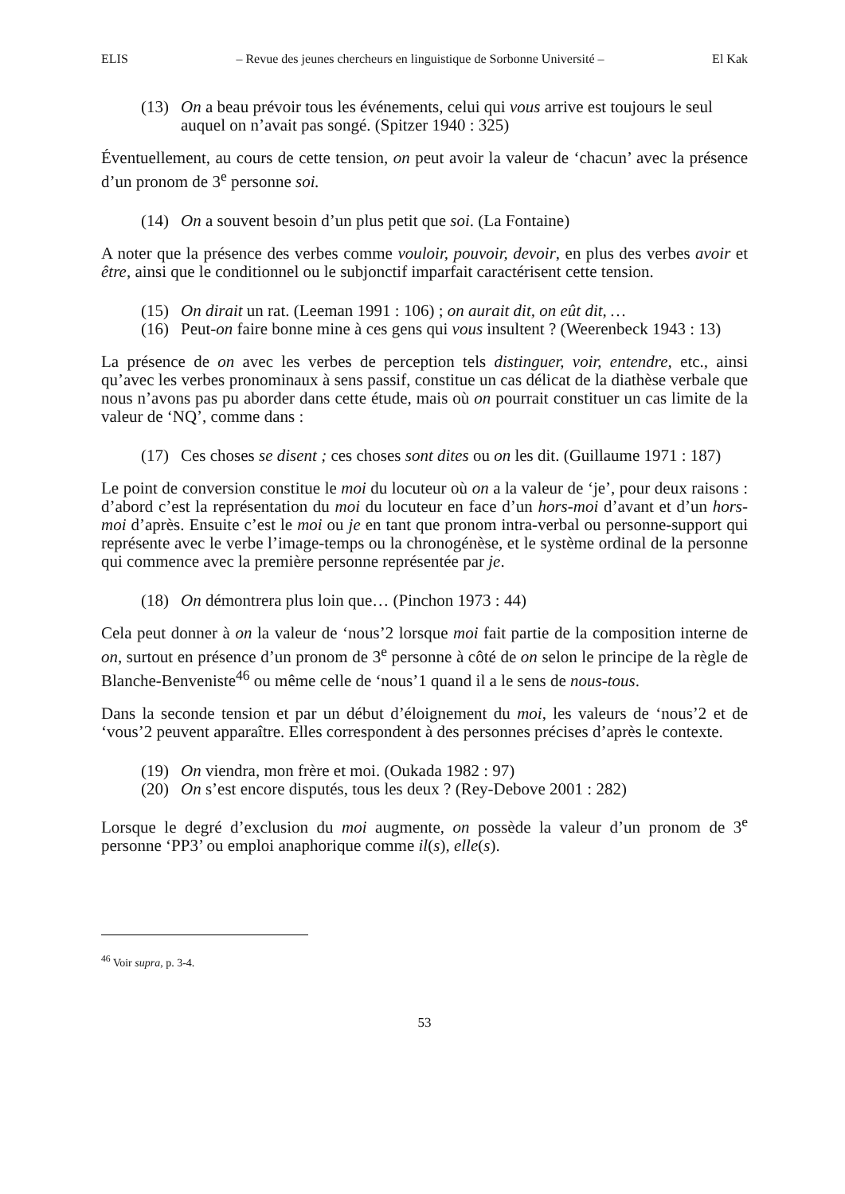ELIS – Revue des jeunes chercheurs en linguistique de Sorbonne Université – El Kak
(13) On a beau prévoir tous les événements, celui qui vous arrive est toujours le seul auquel on n’avait pas songé. (Spitzer 1940 : 325)
Éventuellement, au cours de cette tension, on peut avoir la valeur de ‘chacun’ avec la présence d’un pronom de 3<sup>e</sup> personne soi.
(14) On a souvent besoin d’un plus petit que soi. (La Fontaine)
A noter que la présence des verbes comme vouloir, pouvoir, devoir, en plus des verbes avoir et être, ainsi que le conditionnel ou le subjonctif imparfait caractérisent cette tension.
(15) On dirait un rat. (Leeman 1991 : 106) ; on aurait dit, on eût dit, …
(16) Peut-on faire bonne mine à ces gens qui vous insultent ? (Weerenbeck 1943 : 13)
La présence de on avec les verbes de perception tels distinguer, voir, entendre, etc., ainsi qu’avec les verbes pronominaux à sens passif, constitue un cas délicat de la diathèse verbale que nous n’avons pas pu aborder dans cette étude, mais où on pourrait constituer un cas limite de la valeur de ‘NQ’, comme dans :
(17) Ces choses se disent ; ces choses sont dites ou on les dit. (Guillaume 1971 : 187)
Le point de conversion constitue le moi du locuteur où on a la valeur de ‘je’, pour deux raisons : d’abord c’est la représentation du moi du locuteur en face d’un hors-moi d’avant et d’un hors-moi d’après. Ensuite c’est le moi ou je en tant que pronom intra-verbal ou personne-support qui représente avec le verbe l’image-temps ou la chronogénèse, et le système ordinal de la personne qui commence avec la première personne représentée par je.
(18) On démontrera plus loin que… (Pinchon 1973 : 44)
Cela peut donner à on la valeur de ‘nous’2 lorsque moi fait partie de la composition interne de on, surtout en présence d’un pronom de 3<sup>e</sup> personne à côté de on selon le principe de la règle de Blanche-Benveniste<sup>46</sup> ou même celle de ‘nous’1 quand il a le sens de nous-tous.
Dans la seconde tension et par un début d’éloignement du moi, les valeurs de ‘nous’2 et de ‘vous’2 peuvent apparaître. Elles correspondent à des personnes précises d’après le contexte.
(19) On viendra, mon frère et moi. (Oukada 1982 : 97)
(20) On s’est encore disputés, tous les deux ? (Rey-Debove 2001 : 282)
Lorsque le degré d’exclusion du moi augmente, on possède la valeur d’un pronom de 3<sup>e</sup> personne ‘PP3’ ou emploi anaphorique comme il(s), elle(s).
<sup>46</sup> Voir supra, p. 3-4.
53